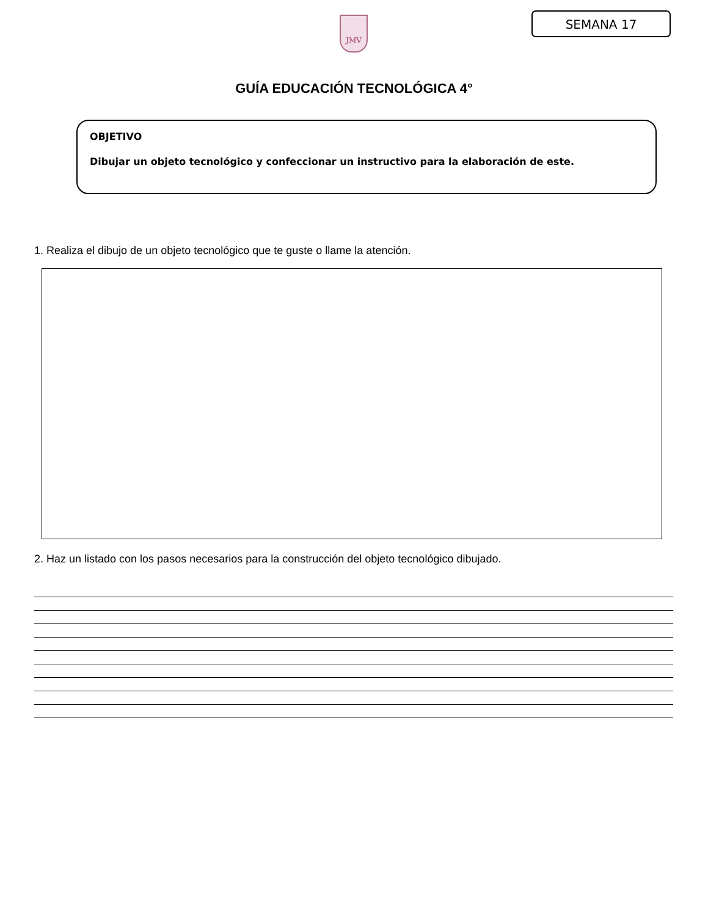JMV SEMANA 17
GUÍA EDUCACIÓN TECNOLÓGICA 4°
OBJETIVO
Dibujar un objeto tecnológico y confeccionar un instructivo para la elaboración de este.
1. Realiza el dibujo de un objeto tecnológico que te guste o llame la atención.
2. Haz un listado con los pasos necesarios para la construcción del objeto tecnológico dibujado.